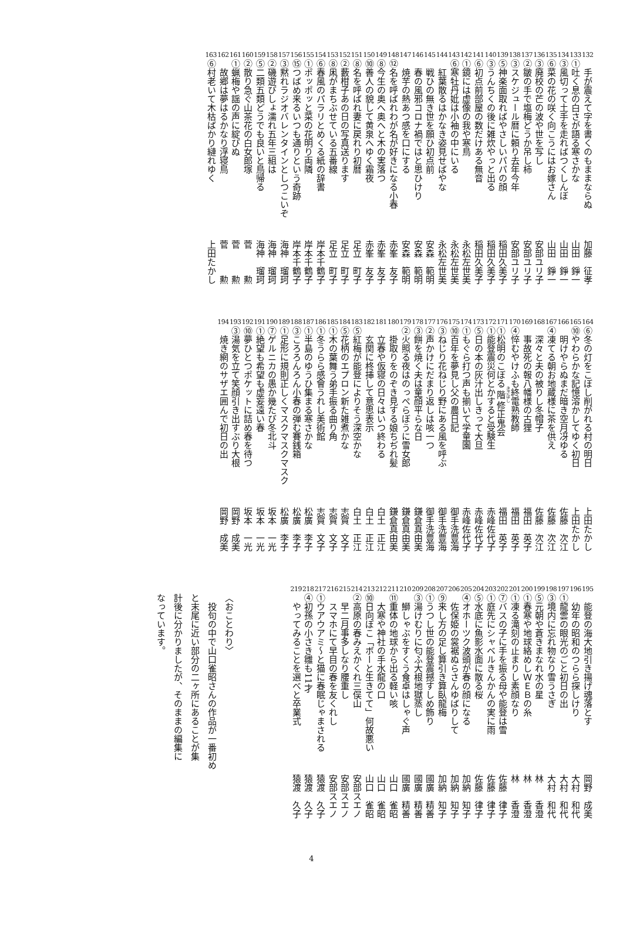132
手が震えて字を書くのもままならぬ
加藤　征孝
133
①吐く息の白さが語る寒さかな
山田　錚一
134
③風切って土手を走ればつくしんぼ
山田　錚一
135
⑥菜の花の咲く向こうにはお嫁さん
山田　錚一
136
③廃校の芒の波や世を写し
安部ユリ子
137
②皺の手で塩梅どうか吊し柿
安部ユリ子
138
③スケジュール暦に頼り去年今年
安部ユリ子
139
⑤神楽面取ればやさしいパパの顔
稲田久美子
140
③うんちくの後に雑炊やっと出る
稲田久美子
141
⑥初点前部屋の数だけある無音
稲田久美子
142
①鏡には虚像の我や寒鳥
永松左世美
143
⑥寒牡丹妣は小袖の中にいる
永松左世美
144
紅葉散るはかなき姿見せばやな
永松左世美
145
戦ひの無き世を願ひ初点前
安森　範明
146
春の風邪コロナ禍ではと思ひけり
安森　範明
147
焼芋の熱あつ感を口にする
安森　範明
148
⑫名を呼ばれわが名が好きになる小春
赤峯　友子
149
⑧今生の奥へ奥へと木の実落つ
赤峯　友子
150
⑩善人の貌して黄泉へゆく霜夜
赤峯　友子
151
⑧名を呼ばれ妻に戻れり初暦
足立　町子
152
②藪柑子あの日の写真送ります
足立　町子
153
⑧凩がまちぶせている五番線
足立　町子
154
⑥春風のパラリとめくる紙の辞書
岸本千鶴子
155
①ポッポッと菜の花明り両隣
岸本千鶴子
156
⑮つばめ来るいつも通りという奇跡
岸本千鶴子
157
③黙れラジオバレンタインとしつこいぞ
海神　瑠珂
158
②磯遊びしょ濡れ五年三組は
海神　瑠珂
159
⑤二類五類どうでも良いと鳥帰る
海神　瑠珂
160
②散り急ぐ山茶花の白女郎塚
菅　　　勲
161
①蝋梅や謡の声に綻びぬ
菅　　　勲
162
故郷は夢はるかなり浮寝鳥
菅　　　勲
163
⑥村老いて木枯ばかり縺れゆく
上田たかし
164
⑥冬の灯をこぼし削がれる村の明日
上田たかし
165
⑩やわらかな記憶溶かしてゆく初日
上田たかし
166
明けやらぬまだ暗き空月冴ゆる
佐藤　次江
167
④凍てる朝お地蔵様に茶を供え
佐藤　次江
168
深々と夫の被りし冬帽子
佐藤　次江
169
事故死の報八幡様の古狸
福田　英子
170
④悴むやけふも終電熟教師
福田　英子
171
①松明のこぼる階修正鬼会
福田　英子
172
①能登震災何とかすると受験生
赤峰佐代子
173
⑤日の本の灰汁出しきって大旦
赤峰佐代子
174
①もぐら打つ声も揃いて学童園
赤峰佐代子
175
⑩百年を夢見し父の農日記
御手洗豊海
176
③ねじり花ねじり野にある風を呼ぶ
御手洗豊海
177
②声かけにだまり返しは咳一つ
御手洗豊海
178
③餅を焼く夫は童顔平らな日
鎌倉真由美
179
②火照る夜はのっぺらぼうに雪女郎
鎌倉真由美
180
掛取りをのぞき見する娘ちぢれ髪
鎌倉真由美
181
立春や仮寝の日々はいつ終わる
白土　正江
182
玄関に柊挿して意思表示
白土　正江
183
⑤紅梅が能登によりそう深空かな
白土　正江
184
⑤花柄のエプロン新た雑煮かな
志賀　文子
185
①木の葉舞う弟手振る曲り角
志賀　文子
186
①冬うらら感會うれし美術館
志賀　文子
187
①半島のゆうひ集まる寒さかな
松廣　李子
188
③ころろんろん小春の弾む賽銭箱
松廣　李子
189
①足形に規則正しくマスクマスクマスク
松廣　李子
190
⑦ゲルニカの愚か幾たび冬北斗
坂本　一光
191
①絶望も希望も虚妄遠い春
坂本　一光
192
⑩夢ひとつポケットに詰め春を待つ
坂本　一光
193
③湯気を立て笑顔引き出すぶり大根
岡野　成美
194
焼き網のサザエ囲んで初日の出
岡野　成美
195
能登の海大地引き揚げ魂落とす
岡野　成美
196
幼年の昭和のつらら探しけり
大村　和代
197
①龍雲の眼光のごと初日の出
大村　和代
198
③境内に忘れ物なり雪うさぎ
大村　和代
199
⑤元朝や蒼きまなれ水の星
林　　香澄
200
①春寒や地球絡めしＷＥＢの糸
林　　香澄
201
①凍る滝刻の止まりし素顔なり
林　　香澄
202
⑦バスの子に手を振る母や能登は雪
佐藤　律子
203
①庭先にシャベルきんかんの実に雨
佐藤　律子
204
⑤水底に魚影水面に散る桜
佐藤　律子
205
④オホーツク波頭が春の顔になる
加納　知子
206
佐保姫の裳裾ぬらさんゆばりして
加納　知子
207
⑨来し方の足し算引き算臥龍梅
加納　知子
208
①うつし世の能登震撼すしめ飾り
國廣　精善
209
③湯けむりに匂ふ大根地獄蒸し
國廣　精善
210
鰤しゃぶをすくう食卓はしゃぐ声
國廣　精善
211
⑪重体の地球から出る軽い咳
山口　雀昭
212
大寒や神社の手水龍の口
山口　雀昭
213
⑩日向ぼこ「ボーと生きてて」何故悪い
山口　雀昭
214
②高原の春みえかくれ三俣山
安部スエノ
215
早二月事多しなり腰重し
安部スエノ
216
スマホにて早目の春を友くれし
安部スエノ
217
①ウアウアミ〜と猫に春眠じゃまされる
猿渡　久子
218
④初孫の小さき雛も11才
猿渡　久子
219
やってみることを選べと卒業式
猿渡　久子
〈おことわり〉
　投句の中で山口雀昭さんの作品が一番初め
と末尾に近い部分の二ヶ所にあることが集
計後に分かりましたが、そのままの編集に
なっています。
4